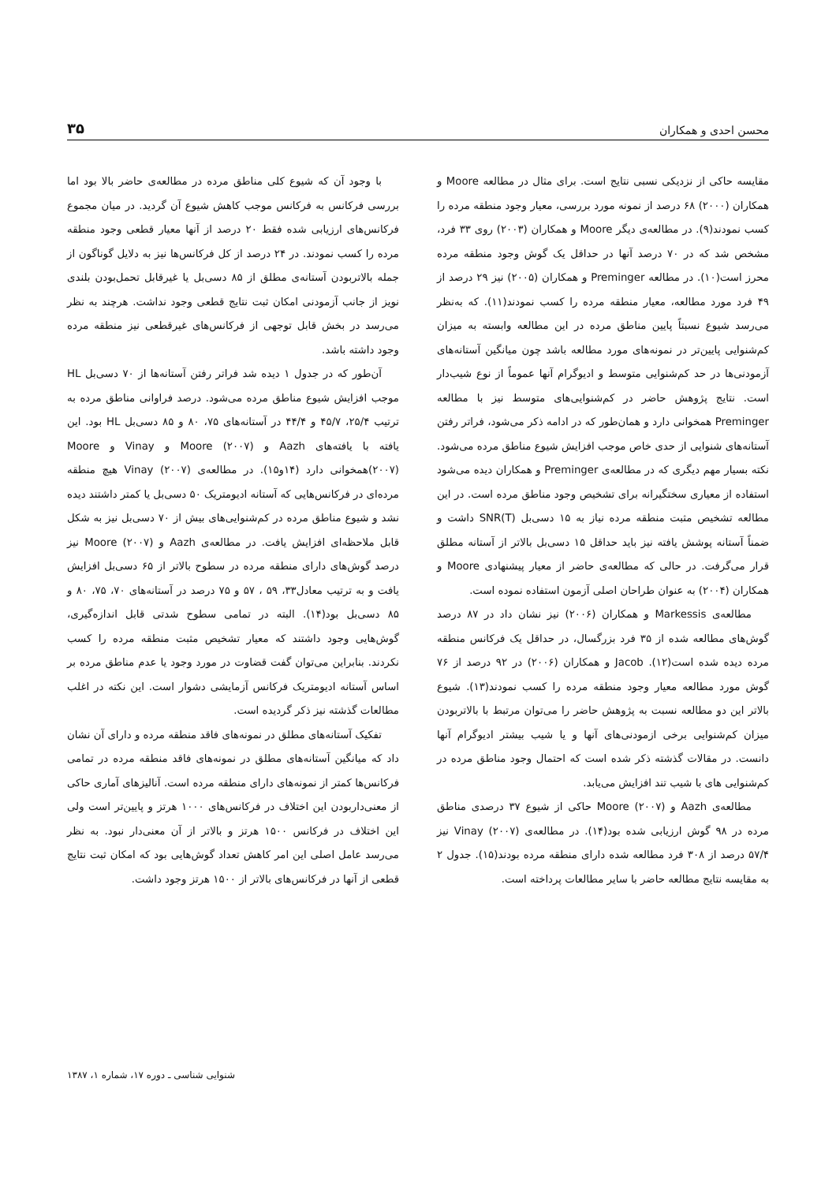محسن احدی و همکاران ۳۵
مقایسه حاکی از نزدیکی نسبی نتایج است. برای مثال در مطالعه Moore و همکاران (۲۰۰۰) ۶۸ درصد از نمونه مورد بررسی، معیار وجود منطقه مرده را کسب نمودند(۹). در مطالعه‌ی دیگر Moore و همکاران (۲۰۰۳) روی ۳۳ فرد، مشخص شد که در ۷۰ درصد آنها در حداقل یک گوش وجود منطقه مرده محرز است(۱۰). در مطالعه Preminger و همکاران (۲۰۰۵) نیز ۲۹ درصد از ۴۹ فرد مورد مطالعه، معیار منطقه مرده را کسب نمودند(۱۱). که به‌نظر می‌رسد شیوع نسبتاً پایین مناطق مرده در این مطالعه وابسته به میزان کم‌شنوایی پایین‌تر در نمونه‌های مورد مطالعه باشد چون میانگین آستانه‌های آزمودنی‌ها در حد کم‌شنوایی متوسط و ادیوگرام آنها عموماً از نوع شیب‌دار است. نتایج پژوهش حاضر در کم‌شنوایی‌های متوسط نیز با مطالعه Preminger همخوانی دارد و همان‌طور که در ادامه ذکر می‌شود، فراتر رفتن آستانه‌های شنوایی از حدی خاص موجب افزایش شیوع مناطق مرده می‌شود. نکته بسیار مهم دیگری که در مطالعه‌ی Preminger و همکاران دیده می‌شود استفاده از معیاری سختگیرانه برای تشخیص وجود مناطق مرده است. در این مطالعه تشخیص مثبت منطقه مرده نیاز به ۱۵ دسی‌بل SNR(T) داشت و ضمناً آستانه پوشش یافته نیز باید حداقل ۱۵ دسی‌بل بالاتر از آستانه مطلق قرار می‌گرفت. در حالی که مطالعه‌ی حاضر از معیار پیشنهادی Moore و همکاران (۲۰۰۴) به عنوان طراحان اصلی آزمون استفاده نموده است.
مطالعه‌ی Markessis و همکاران (۲۰۰۶) نیز نشان داد در ۸۷ درصد گوش‌های مطالعه شده از ۳۵ فرد بزرگسال، در حداقل یک فرکانس منطقه مرده دیده شده است(۱۲). Jacob و همکاران (۲۰۰۶) در ۹۲ درصد از ۷۶ گوش مورد مطالعه معیار وجود منطقه مرده را کسب نمودند(۱۳). شیوع بالاتر این دو مطالعه نسبت به پژوهش حاضر را می‌توان مرتبط با بالاتربودن میزان کم‌شنوایی برخی ازمودنی‌های آنها و یا شیب بیشتر ادیوگرام آنها دانست. در مقالات گذشته ذکر شده است که احتمال وجود مناطق مرده در کم‌شنوایی های با شیب تند افزایش می‌یابد.
مطالعه‌ی Aazh و Moore (۲۰۰۷) حاکی از شیوع ۳۷ درصدی مناطق مرده در ۹۸ گوش ارزیابی شده بود(۱۴). در مطالعه‌ی Vinay (۲۰۰۷) نیز ۵۷/۴ درصد از ۳۰۸ فرد مطالعه شده دارای منطقه مرده بودند(۱۵). جدول ۲ به مقایسه نتایج مطالعه حاضر با سایر مطالعات پرداخته است.
با وجود آن که شیوع کلی مناطق مرده در مطالعه‌ی حاضر بالا بود اما بررسی فرکانس به فرکانس موجب کاهش شیوع آن گردید. در میان مجموع فرکانس‌های ارزیابی شده فقط ۲۰ درصد از آنها معیار قطعی وجود منطقه مرده را کسب نمودند. در ۲۴ درصد از کل فرکانس‌ها نیز به دلایل گوناگون از جمله بالاتربودن آستانه‌ی مطلق از ۸۵ دسی‌بل یا غیرقابل تحمل‌بودن بلندی نویز از جانب آزمودنی امکان ثبت نتایج قطعی وجود نداشت. هرچند به نظر می‌رسد در بخش قابل توجهی از فرکانس‌های غیرقطعی نیز منطقه مرده وجود داشته باشد.
آن‌طور که در جدول ۱ دیده شد فراتر رفتن آستانه‌ها از ۷۰ دسی‌بل HL موجب افزایش شیوع مناطق مرده می‌شود. درصد فراوانی مناطق مرده به ترتیب ۲۵/۴، ۴۵/۷ و ۴۴/۴ در آستانه‌های ۷۵، ۸۰ و ۸۵ دسی‌بل HL بود. این یافته با یافته‌های Aazh و Moore (۲۰۰۷) و Vinay و Moore (۲۰۰۷)همخوانی دارد (۱۴و۱۵). در مطالعه‌ی Vinay (۲۰۰۷) هیچ منطقه مرده‌ای در فرکانس‌هایی که آستانه ادیومتریک ۵۰ دسی‌بل یا کمتر داشتند دیده نشد و شیوع مناطق مرده در کم‌شنوایی‌های بیش از ۷۰ دسی‌بل نیز به شکل قابل ملاحظه‌ای افزایش یافت. در مطالعه‌ی Aazh و Moore (۲۰۰۷) نیز درصد گوش‌های دارای منطقه مرده در سطوح بالاتر از ۶۵ دسی‌بل افزایش یافت و به ترتیب معادل۳۳، ۵۹ ، ۵۷ و ۷۵ درصد در آستانه‌های ۷۰، ۷۵، ۸۰ و ۸۵ دسی‌بل بود(۱۴). البته در تمامی سطوح شدتی قابل اندازه‌گیری، گوش‌هایی وجود داشتند که معیار تشخیص مثبت منطقه مرده را کسب نکردند. بنابراین می‌توان گفت قضاوت در مورد وجود یا عدم مناطق مرده بر اساس آستانه ادیومتریک فرکانس آزمایشی دشوار است. این نکته در اغلب مطالعات گذشته نیز ذکر گردیده است.
تفکیک آستانه‌های مطلق در نمونه‌های فاقد منطقه مرده و دارای آن نشان داد که میانگین آستانه‌های مطلق در نمونه‌های فاقد منطقه مرده در تمامی فرکانس‌ها کمتر از نمونه‌های دارای منطقه مرده است. آنالیزهای آماری حاکی از معنی‌داربودن این اختلاف در فرکانس‌های ۱۰۰۰ هرتز و پایین‌تر است ولی این اختلاف در فرکانس ۱۵۰۰ هرتز و بالاتر از آن معنی‌دار نبود. به نظر می‌رسد عامل اصلی این امر کاهش تعداد گوش‌هایی بود که امکان ثبت نتایج قطعی از آنها در فرکانس‌های بالاتر از ۱۵۰۰ هرتز وجود داشت.
شنوایی شناسی ـ دوره ۱۷، شماره ۱، ۱۳۸۷